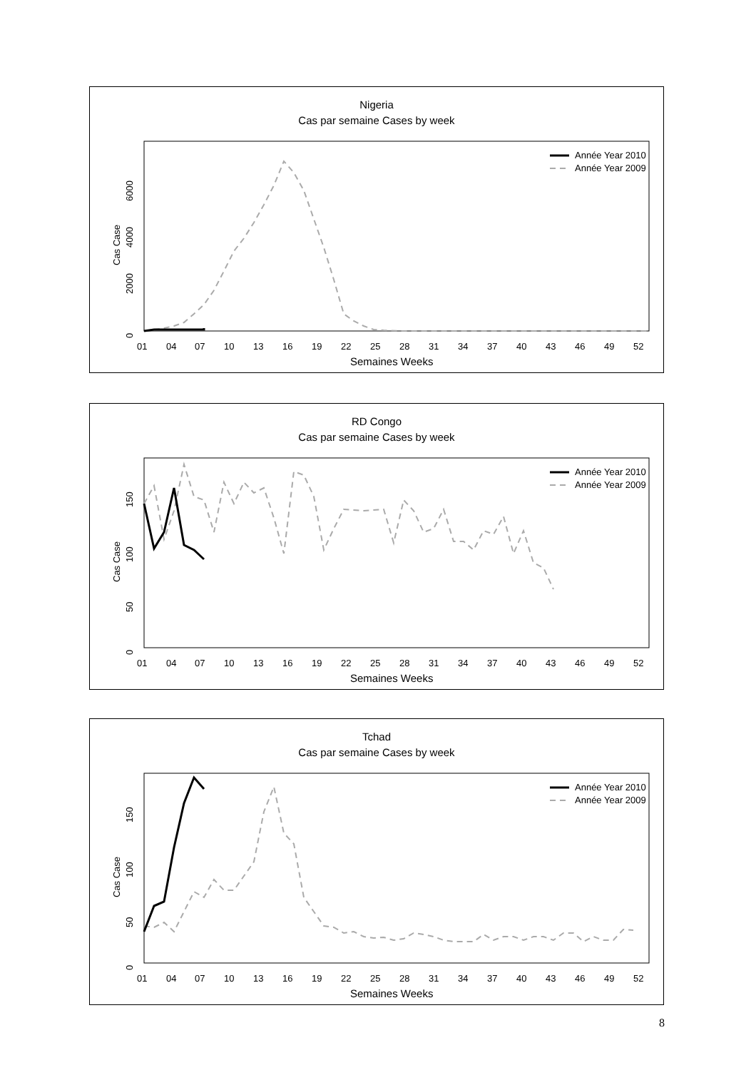Nigeria
Cas par semaine Cases by week
Année Year 2010
Année Year 2009
Cas Case
0
2000
4000
6000
010407101316192225283134374043464952
Semaines Weeks
RD Congo
Cas par semaine Cases by week
Année Year 2010
Année Year 2009
Cas Case
0
50
100
150
010407101316192225283134374043464952
Semaines Weeks
Tchad
Cas par semaine Cases by week
Année Year 2010
Année Year 2009
Cas Case
0
50
100
150
010407101316192225283134374043464952
Semaines Weeks
8